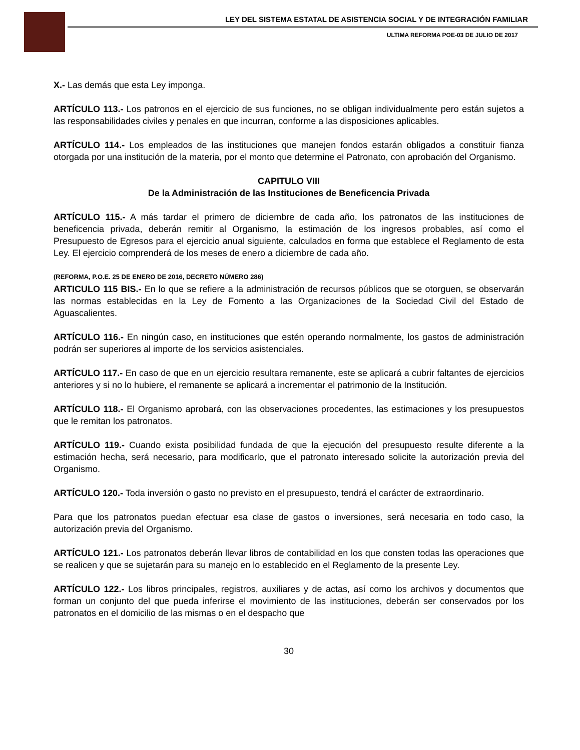LEY DEL SISTEMA ESTATAL DE ASISTENCIA SOCIAL Y DE INTEGRACIÓN FAMILIAR
ULTIMA REFORMA POE-03 DE JULIO DE 2017
X.- Las demás que esta Ley imponga.
ARTÍCULO 113.- Los patronos en el ejercicio de sus funciones, no se obligan individualmente pero están sujetos a las responsabilidades civiles y penales en que incurran, conforme a las disposiciones aplicables.
ARTÍCULO 114.- Los empleados de las instituciones que manejen fondos estarán obligados a constituir fianza otorgada por una institución de la materia, por el monto que determine el Patronato, con aprobación del Organismo.
CAPITULO VIII
De la Administración de las Instituciones de Beneficencia Privada
ARTÍCULO 115.- A más tardar el primero de diciembre de cada año, los patronatos de las instituciones de beneficencia privada, deberán remitir al Organismo, la estimación de los ingresos probables, así como el Presupuesto de Egresos para el ejercicio anual siguiente, calculados en forma que establece el Reglamento de esta Ley. El ejercicio comprenderá de los meses de enero a diciembre de cada año.
(REFORMA, P.O.E. 25 DE ENERO DE 2016, DECRETO NÚMERO 286)
ARTICULO 115 BIS.- En lo que se refiere a la administración de recursos públicos que se otorguen, se observarán las normas establecidas en la Ley de Fomento a las Organizaciones de la Sociedad Civil del Estado de Aguascalientes.
ARTÍCULO 116.- En ningún caso, en instituciones que estén operando normalmente, los gastos de administración podrán ser superiores al importe de los servicios asistenciales.
ARTÍCULO 117.- En caso de que en un ejercicio resultara remanente, este se aplicará a cubrir faltantes de ejercicios anteriores y si no lo hubiere, el remanente se aplicará a incrementar el patrimonio de la Institución.
ARTÍCULO 118.- El Organismo aprobará, con las observaciones procedentes, las estimaciones y los presupuestos que le remitan los patronatos.
ARTÍCULO 119.- Cuando exista posibilidad fundada de que la ejecución del presupuesto resulte diferente a la estimación hecha, será necesario, para modificarlo, que el patronato interesado solicite la autorización previa del Organismo.
ARTÍCULO 120.- Toda inversión o gasto no previsto en el presupuesto, tendrá el carácter de extraordinario.
Para que los patronatos puedan efectuar esa clase de gastos o inversiones, será necesaria en todo caso, la autorización previa del Organismo.
ARTÍCULO 121.- Los patronatos deberán llevar libros de contabilidad en los que consten todas las operaciones que se realicen y que se sujetarán para su manejo en lo establecido en el Reglamento de la presente Ley.
ARTÍCULO 122.- Los libros principales, registros, auxiliares y de actas, así como los archivos y documentos que forman un conjunto del que pueda inferirse el movimiento de las instituciones, deberán ser conservados por los patronatos en el domicilio de las mismas o en el despacho que
30